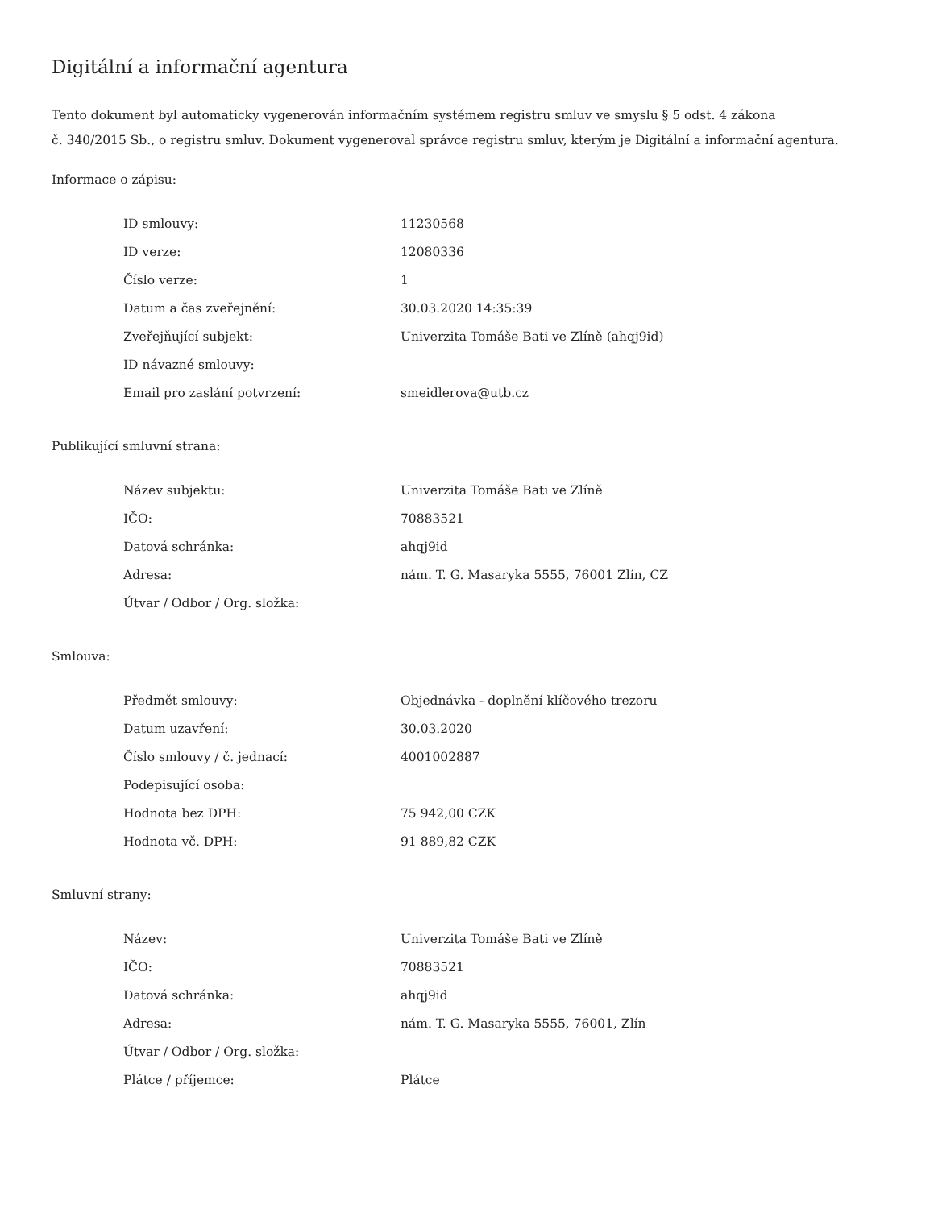Digitální a informační agentura
Tento dokument byl automaticky vygenerován informačním systémem registru smluv ve smyslu § 5 odst. 4 zákona
č. 340/2015 Sb., o registru smluv. Dokument vygeneroval správce registru smluv, kterým je Digitální a informační agentura.
Informace o zápisu:
| ID smlouvy: | 11230568 |
| ID verze: | 12080336 |
| Číslo verze: | 1 |
| Datum a čas zveřejnění: | 30.03.2020 14:35:39 |
| Zveřejňující subjekt: | Univerzita Tomáše Bati ve Zlíně (ahqj9id) |
| ID návazné smlouvy: | |
| Email pro zaslání potvrzení: | smeidlerova@utb.cz |
Publikující smluvní strana:
| Název subjektu: | Univerzita Tomáše Bati ve Zlíně |
| IČO: | 70883521 |
| Datová schránka: | ahqj9id |
| Adresa: | nám. T. G. Masaryka 5555, 76001 Zlín, CZ |
| Útvar / Odbor / Org. složka: | |
Smlouva:
| Předmět smlouvy: | Objednávka - doplnění klíčového trezoru |
| Datum uzavření: | 30.03.2020 |
| Číslo smlouvy / č. jednací: | 4001002887 |
| Podepisující osoba: | |
| Hodnota bez DPH: | 75 942,00 CZK |
| Hodnota vč. DPH: | 91 889,82 CZK |
Smluvní strany:
| Název: | Univerzita Tomáše Bati ve Zlíně |
| IČO: | 70883521 |
| Datová schránka: | ahqj9id |
| Adresa: | nám. T. G. Masaryka 5555, 76001, Zlín |
| Útvar / Odbor / Org. složka: | |
| Plátce / příjemce: | Plátce |